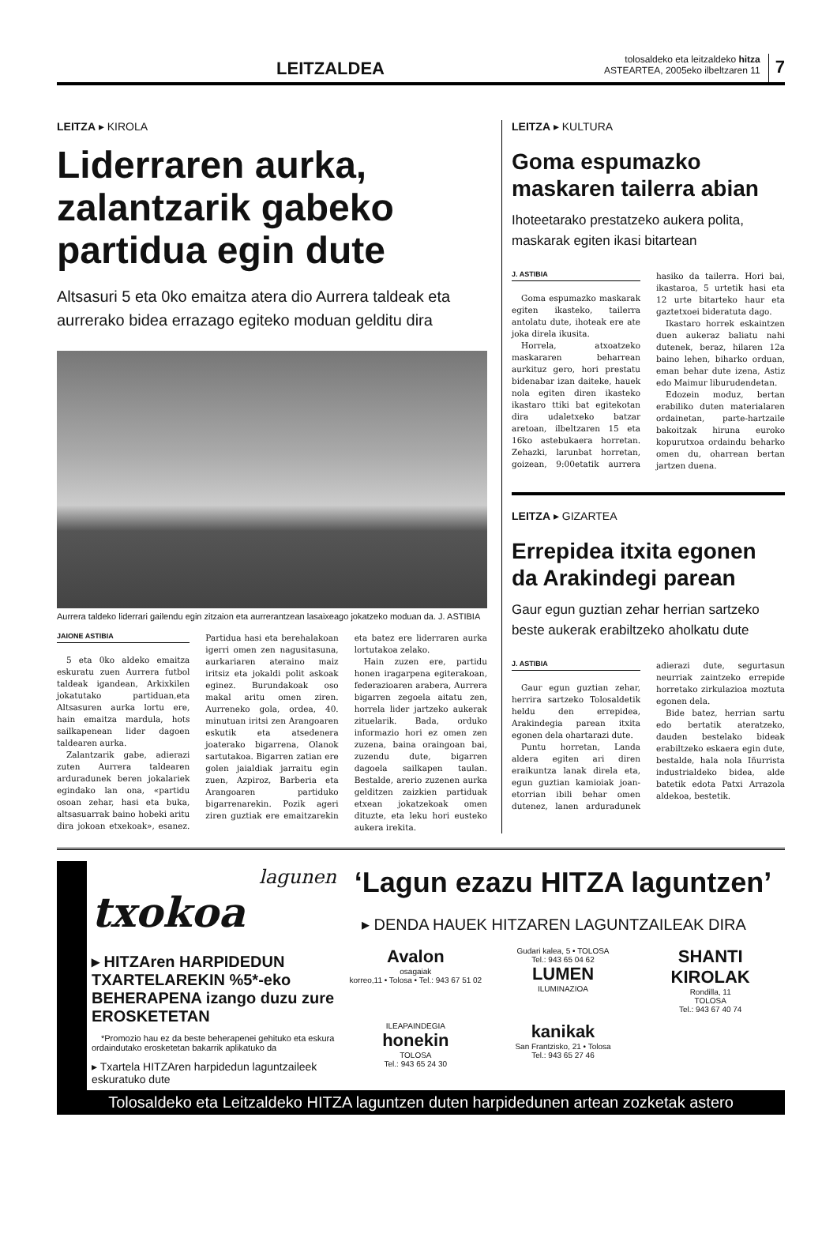LEITZALDEA
tolosaldeko eta leitzaldeko hitza
ASTEARTEA, 2005eko ilbeltzaren 11
7
LEITZA ▸ KIROLA
Liderraren aurka, zalantzarik gabeko partidua egin dute
Altsasuri 5 eta 0ko emaitza atera dio Aurrera taldeak eta aurrerako bidea errazago egiteko moduan gelditu dira
Aurrera taldeko liderrari gailendu egin zitzaion eta aurrerantzean lasaixeago jokatzeko moduan da. J. ASTIBIA
JAIONE ASTIBIA
5 eta 0ko aldeko emaitza eskuratu zuen Aurrera futbol taldeak igandean, Arkixkilen jokatutako partiduan,eta Altsasuren aurka lortu ere, hain emaitza mardula, hots sailkapenean lider dagoen taldearen aurka.
Zalantzarik gabe, adierazi zuten Aurrera taldearen arduradunek beren jokalariek egindako lan ona, «partidu osoan zehar, hasi eta buka, altsasuarrak baino hobeki aritu dira jokoan etxekoak», esanez. Partidua hasi eta berehalakoan igerri omen zen nagusitasuna, aurkariaren ateraino maiz iritsiz eta jokaldi polit askoak eginez. Burundakoak oso makal aritu omen ziren. Aurreneko gola, ordea, 40. minutuan iritsi zen Arangoaren eskutik eta atsedenera joaterako bigarrena, Olanok sartutakoa. Bigarren zatian ere golen jaialdiak jarraitu egin zuen, Azpiroz, Barberia eta Arangoaren partiduko bigarrenarekin. Pozik ageri ziren guztiak ere emaitzarekin eta batez ere liderraren aurka lortutakoa zelako.
Hain zuzen ere, partidu honen iragarpena egiterakoan, federazioaren arabera, Aurrera bigarren zegoela aitatu zen, horrela lider jartzeko aukerak zituelarik. Bada, orduko informazio hori ez omen zen zuzena, baina oraingoan bai, zuzendu dute, bigarren dagoela sailkapen taulan. Bestalde, arerio zuzenen aurka gelditzen zaizkien partiduak etxean jokatzekoak omen dituzte, eta leku hori eusteko aukera irekita.
LEITZA ▸ KULTURA
Goma espumazko maskaren tailerra abian
Ihoteetarako prestatzeko aukera polita, maskarak egiten ikasi bitartean
J. ASTIBIA
Goma espumazko maskarak egiten ikasteko, tailerra antolatu dute, ihoteak ere ate joka direla ikusita.
Horrela, atxoatzeko maskararen beharrean aurkituz gero, hori prestatu bidenabar izan daiteke, hauek nola egiten diren ikasteko ikastaro ttiki bat egitekotan dira udaletxeko batzar aretoan, ilbeltzaren 15 eta 16ko astebukaera horretan. Zehazki, larunbat horretan, goizean, 9:00etatik aurrera hasiko da tailerra. Hori bai, ikastaroa, 5 urtetik hasi eta 12 urte bitarteko haur eta gaztetxoei bideratuta dago.
Ikastaro horrek eskaintzen duen aukeraz baliatu nahi dutenek, beraz, hilaren 12a baino lehen, biharko orduan, eman behar dute izena, Astiz edo Maimur liburudendetan.
Edozein moduz, bertan erabiliko duten materialaren ordainetan, parte-hartzaile bakoitzak hiruna euroko kopurutxoa ordaindu beharko omen du, oharrean bertan jartzen duena.
LEITZA ▸ GIZARTEA
Errepidea itxita egonen da Arakindegi parean
Gaur egun guztian zehar herrian sartzeko beste aukerak erabiltzeko aholkatu dute
J. ASTIBIA
Gaur egun guztian zehar, herrira sartzeko Tolosaldetik heldu den errepidea, Arakindegia parean itxita egonen dela ohartarazi dute.
Puntu horretan, Landa aldera egiten ari diren eraikuntza lanak direla eta, egun guztian kamioiak joan-etorrian ibili behar omen dutenez, lanen arduradunek adierazi dute, segurtasun neurriak zaintzeko errepide horretako zirkulazioa moztuta egonen dela.
Bide batez, herrian sartu edo bertatik ateratzeko, dauden bestelako bideak erabiltzeko eskaera egin dute, bestalde, hala nola Iñurrista industrialdeko bidea, alde batetik edota Patxi Arrazola aldekoa, bestetik.
lagunen
txokoa
▸ HITZAren HARPIDEDUN TXARTELAREKIN %5*-eko BEHERAPENA izango duzu zure EROSKETETAN
*Promozio hau ez da beste beherapenei gehituko eta eskura ordaindutako erosketetan bakarrik aplikatuko da
▸ Txartela HITZAren harpidedun laguntzaileek eskuratuko dute
‘Lagun ezazu HITZA laguntzen’
▸ DENDA HAUEK HITZAREN LAGUNTZAILEAK DIRA
Avalon
osagaiak
korreo,11 • Tolosa • Tel.: 943 67 51 02
Gudari kalea, 5 • TOLOSA
Tel.: 943 65 04 62
LUMEN
ILUMINAZIOA
SHANTI KIROLAK
Rondilla, 11
TOLOSA
Tel.: 943 67 40 74
ILEAPAINDEGIA
honekin
TOLOSA
Tel.: 943 65 24 30
kanikak
San Frantzisko, 21 • Tolosa
Tel.: 943 65 27 46
Tolosaldeko eta Leitzaldeko HITZA laguntzen duten harpidedunen artean zozketak astero